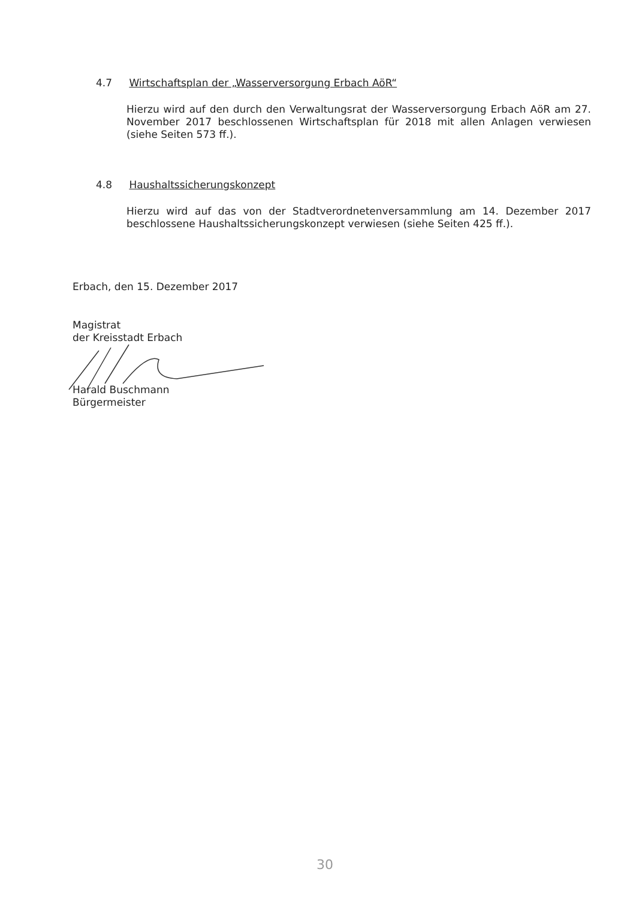4.7 Wirtschaftsplan der „Wasserversorgung Erbach AöR“
Hierzu wird auf den durch den Verwaltungsrat der Wasserversorgung Erbach AöR am 27. November 2017 beschlossenen Wirtschaftsplan für 2018 mit allen Anlagen verwiesen (siehe Seiten 573 ff.).
4.8 Haushaltssicherungskonzept
Hierzu wird auf das von der Stadtverordnetenversammlung am 14. Dezember 2017 beschlossene Haushaltssicherungskonzept verwiesen (siehe Seiten 425 ff.).
Erbach, den 15. Dezember 2017
Magistrat
der Kreisstadt Erbach
Harald Buschmann
Bürgermeister
30